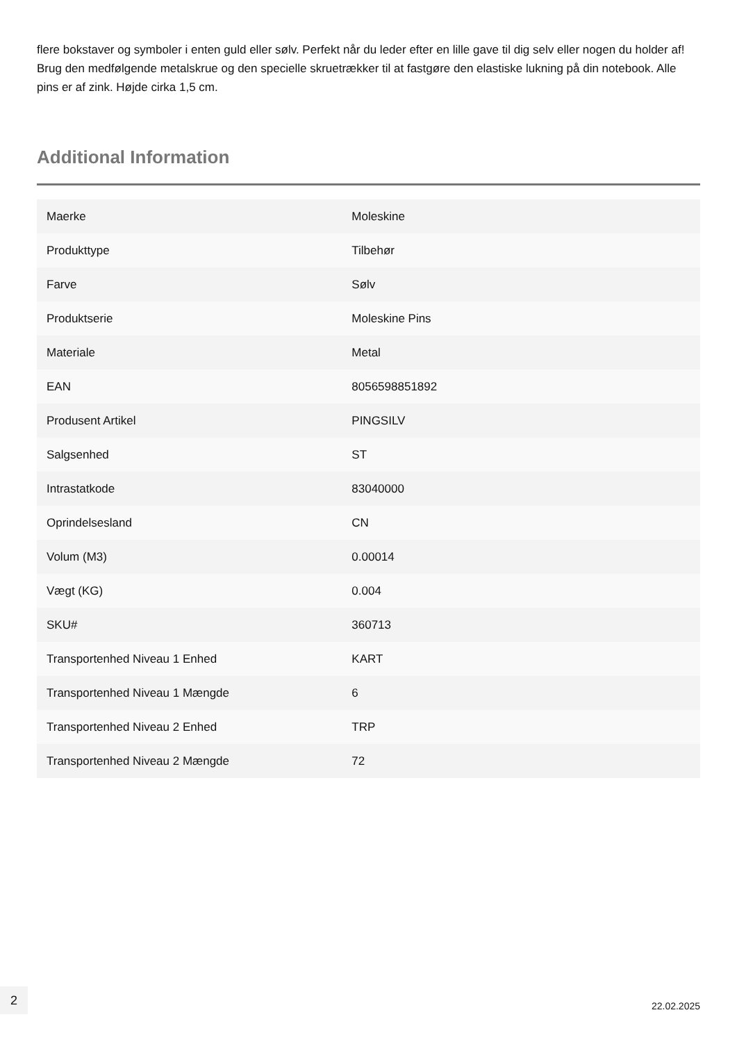flere bokstaver og symboler i enten guld eller sølv. Perfekt når du leder efter en lille gave til dig selv eller nogen du holder af! Brug den medfølgende metalskrue og den specielle skruetrækker til at fastgøre den elastiske lukning på din notebook. Alle pins er af zink. Højde cirka 1,5 cm.
Additional Information
| Maerke | Moleskine |
| Produkttype | Tilbehør |
| Farve | Sølv |
| Produktserie | Moleskine Pins |
| Materiale | Metal |
| EAN | 8056598851892 |
| Produsent Artikel | PINGSILV |
| Salgsenhed | ST |
| Intrastatkode | 83040000 |
| Oprindelsesland | CN |
| Volum (M3) | 0.00014 |
| Vægt (KG) | 0.004 |
| SKU# | 360713 |
| Transportenhed Niveau 1 Enhed | KART |
| Transportenhed Niveau 1 Mængde | 6 |
| Transportenhed Niveau 2 Enhed | TRP |
| Transportenhed Niveau 2 Mængde | 72 |
2
22.02.2025